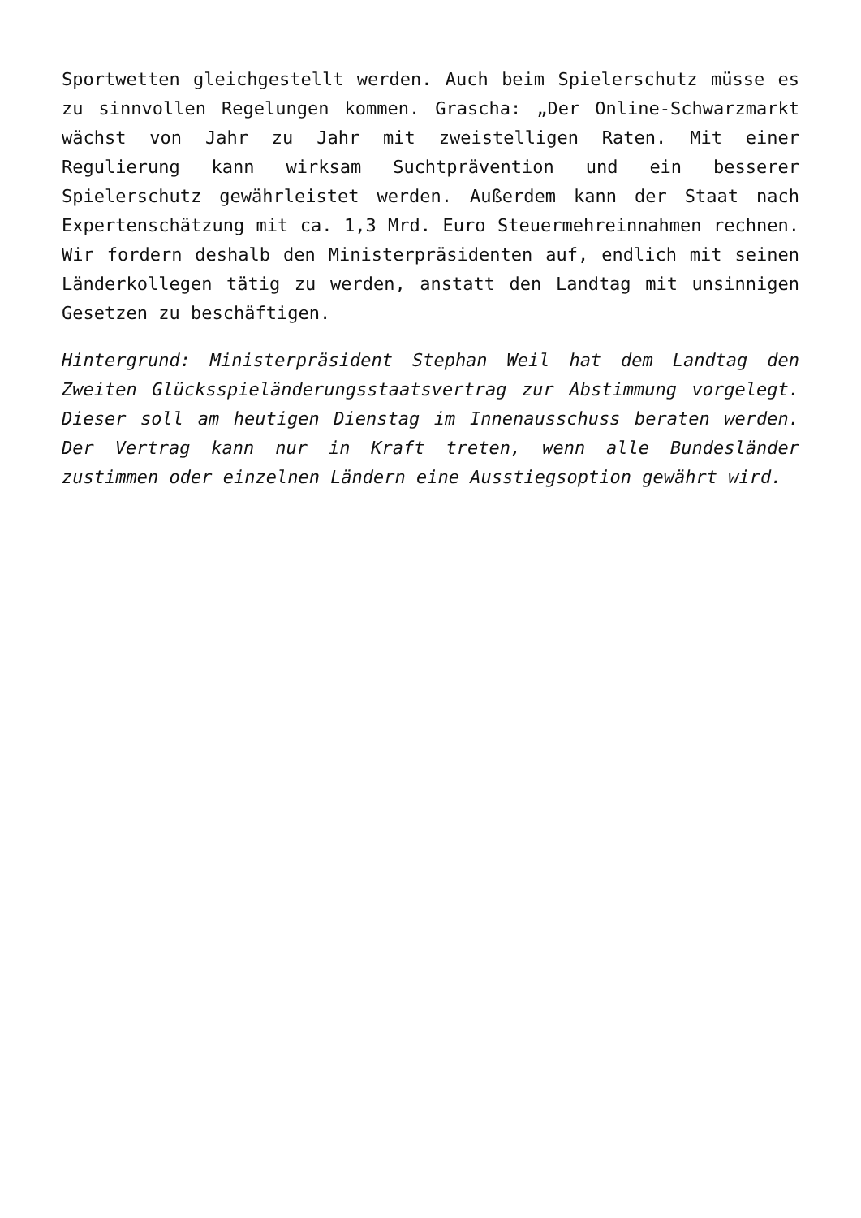Sportwetten gleichgestellt werden. Auch beim Spielerschutz müsse es zu sinnvollen Regelungen kommen. Grascha: „Der Online-Schwarzmarkt wächst von Jahr zu Jahr mit zweistelligen Raten. Mit einer Regulierung kann wirksam Suchtprävention und ein besserer Spielerschutz gewährleistet werden. Außerdem kann der Staat nach Expertenschätzung mit ca. 1,3 Mrd. Euro Steuermehreinnahmen rechnen. Wir fordern deshalb den Ministerpräsidenten auf, endlich mit seinen Länderkollegen tätig zu werden, anstatt den Landtag mit unsinnigen Gesetzen zu beschäftigen.
Hintergrund: Ministerpräsident Stephan Weil hat dem Landtag den Zweiten Glücksspieländerungsstaatsvertrag zur Abstimmung vorgelegt. Dieser soll am heutigen Dienstag im Innenausschuss beraten werden. Der Vertrag kann nur in Kraft treten, wenn alle Bundesländer zustimmen oder einzelnen Ländern eine Ausstiegsoption gewährt wird.